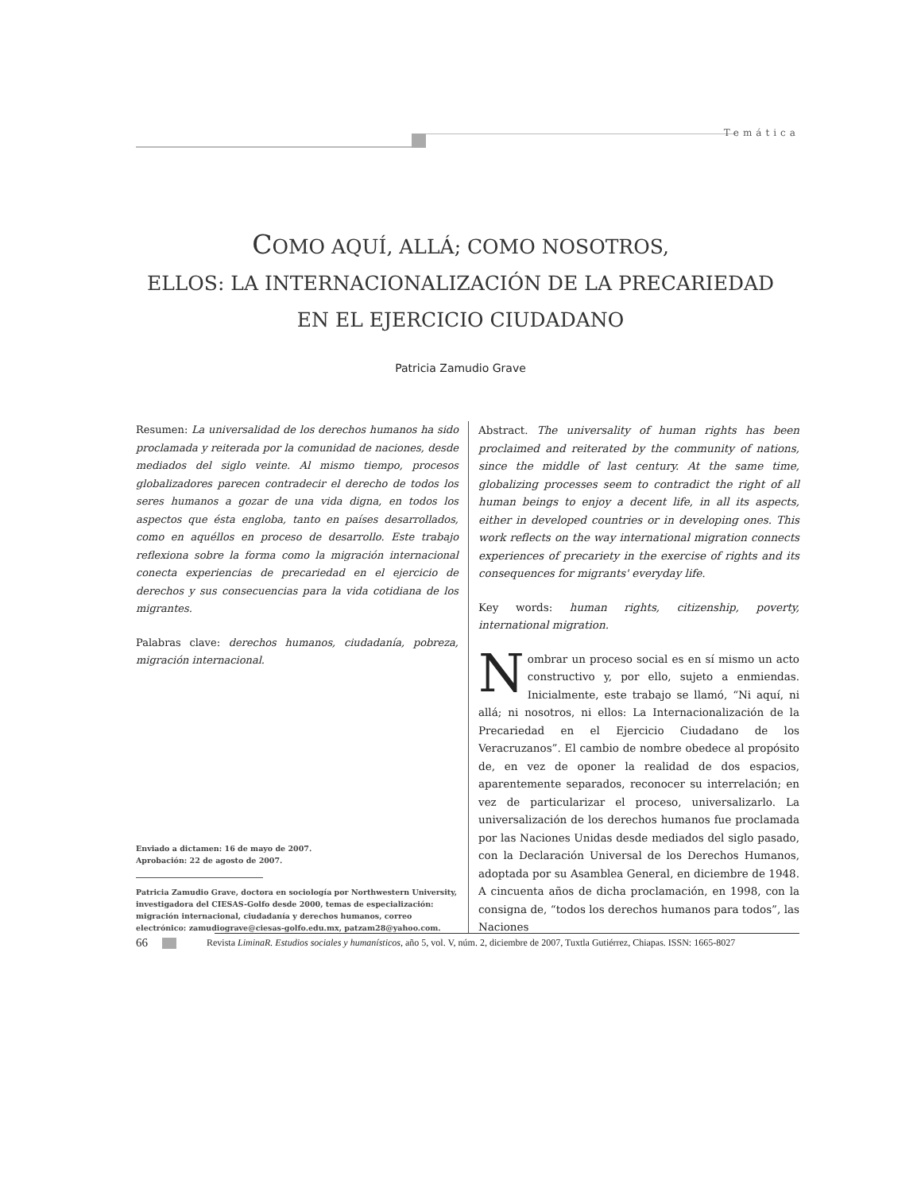Temática
COMO AQUÍ, ALLÁ; COMO NOSOTROS,
ELLOS: LA INTERNACIONALIZACIÓN DE LA PRECARIEDAD
EN EL EJERCICIO CIUDADANO
Patricia Zamudio Grave
Resumen: La universalidad de los derechos humanos ha sido proclamada y reiterada por la comunidad de naciones, desde mediados del siglo veinte. Al mismo tiempo, procesos globalizadores parecen contradecir el derecho de todos los seres humanos a gozar de una vida digna, en todos los aspectos que ésta engloba, tanto en países desarrollados, como en aquéllos en proceso de desarrollo. Este trabajo reflexiona sobre la forma como la migración internacional conecta experiencias de precariedad en el ejercicio de derechos y sus consecuencias para la vida cotidiana de los migrantes.
Palabras clave: derechos humanos, ciudadanía, pobreza, migración internacional.
Enviado a dictamen: 16 de mayo de 2007.
Aprobación: 22 de agosto de 2007.
Patricia Zamudio Grave, doctora en sociología por Northwestern University, investigadora del CIESAS-Golfo desde 2000, temas de especialización: migración internacional, ciudadanía y derechos humanos, correo electrónico: zamudiograve@ciesas-golfo.edu.mx, patzam28@yahoo.com.
Abstract. The universality of human rights has been proclaimed and reiterated by the community of nations, since the middle of last century. At the same time, globalizing processes seem to contradict the right of all human beings to enjoy a decent life, in all its aspects, either in developed countries or in developing ones. This work reflects on the way international migration connects experiences of precariety in the exercise of rights and its consequences for migrants' everyday life.
Key words: human rights, citizenship, poverty, international migration.
Nombrar un proceso social es en sí mismo un acto constructivo y, por ello, sujeto a enmiendas. Inicialmente, este trabajo se llamó, “Ni aquí, ni allá; ni nosotros, ni ellos: La Internacionalización de la Precariedad en el Ejercicio Ciudadano de los Veracruzanos”. El cambio de nombre obedece al propósito de, en vez de oponer la realidad de dos espacios, aparentemente separados, reconocer su interrelación; en vez de particularizar el proceso, universalizarlo. La universalización de los derechos humanos fue proclamada por las Naciones Unidas desde mediados del siglo pasado, con la Declaración Universal de los Derechos Humanos, adoptada por su Asamblea General, en diciembre de 1948. A cincuenta años de dicha proclamación, en 1998, con la consigna de, “todos los derechos humanos para todos”, las Naciones
66 Revista LiminaR. Estudios sociales y humanísticos, año 5, vol. V, núm. 2, diciembre de 2007, Tuxtla Gutiérrez, Chiapas. ISSN: 1665-8027